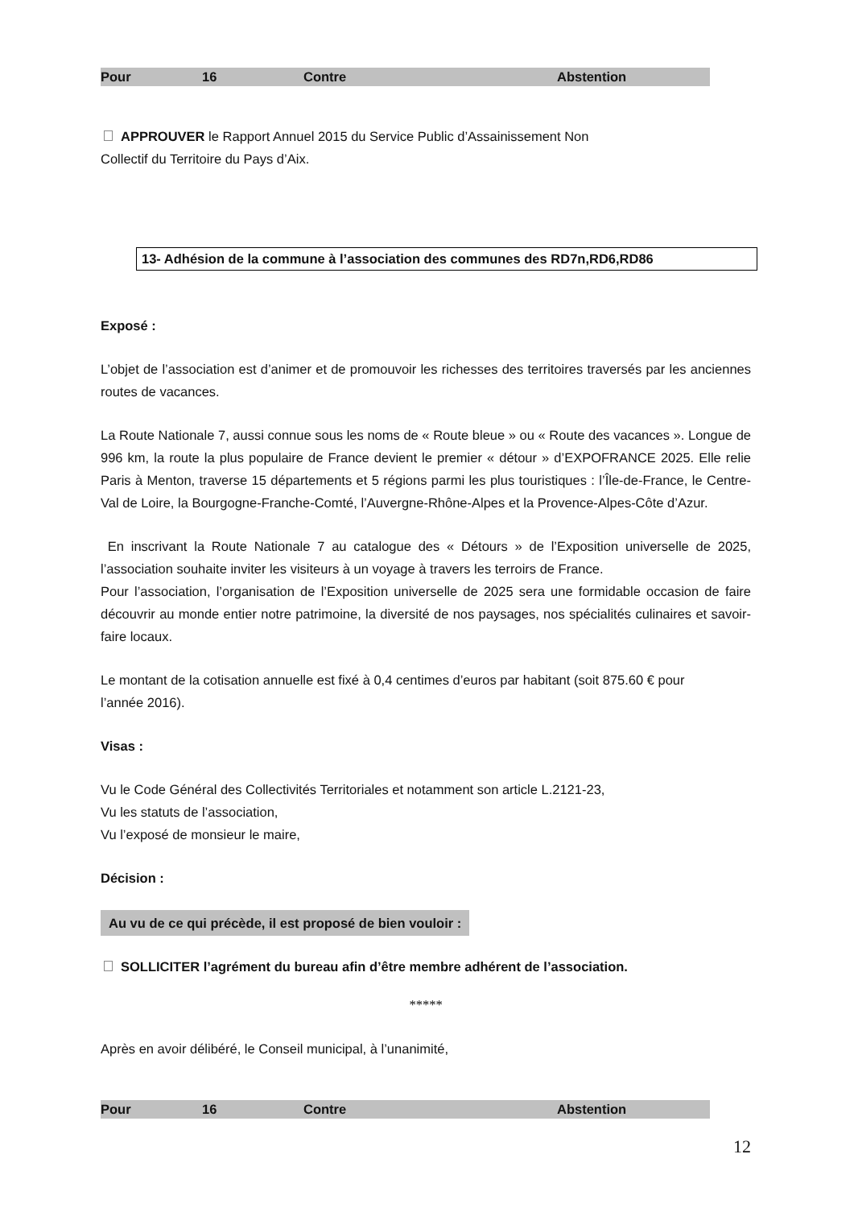| Pour | 16 | Contre | Abstention |
APPROUVER le Rapport Annuel 2015 du Service Public d’Assainissement Non
Collectif du Territoire du Pays d’Aix.
13- Adhésion de la commune à l’association des communes des RD7n,RD6,RD86
Exposé :
L’objet de l’association est d’animer et de promouvoir les richesses des territoires traversés par les anciennes routes de vacances.
La Route Nationale 7, aussi connue sous les noms de « Route bleue » ou « Route des vacances ». Longue de 996 km, la route la plus populaire de France devient le premier « détour » d’EXPOFRANCE 2025. Elle relie Paris à Menton, traverse 15 départements et 5 régions parmi les plus touristiques : l’Île-de-France, le Centre-Val de Loire, la Bourgogne-Franche-Comté, l’Auvergne-Rhône-Alpes et la Provence-Alpes-Côte d’Azur.
En inscrivant la Route Nationale 7 au catalogue des « Détours » de l’Exposition universelle de 2025, l’association souhaite inviter les visiteurs à un voyage à travers les terroirs de France.
Pour l’association, l’organisation de l’Exposition universelle de 2025 sera une formidable occasion de faire découvrir au monde entier notre patrimoine, la diversité de nos paysages, nos spécialités culinaires et savoir-faire locaux.
Le montant de la cotisation annuelle est fixé à 0,4 centimes d’euros par habitant (soit 875.60 € pour
l’année 2016).
Visas :
Vu le Code Général des Collectivités Territoriales et notamment son article L.2121-23,
Vu les statuts de l’association,
Vu l’exposé de monsieur le maire,
Décision :
Au vu de ce qui précède, il est proposé de bien vouloir :
SOLLICITER l’agrément du bureau afin d’être membre adhérent de l’association.
*****
Après en avoir délibéré, le Conseil municipal, à l’unanimité,
| Pour | 16 | Contre | Abstention |
12